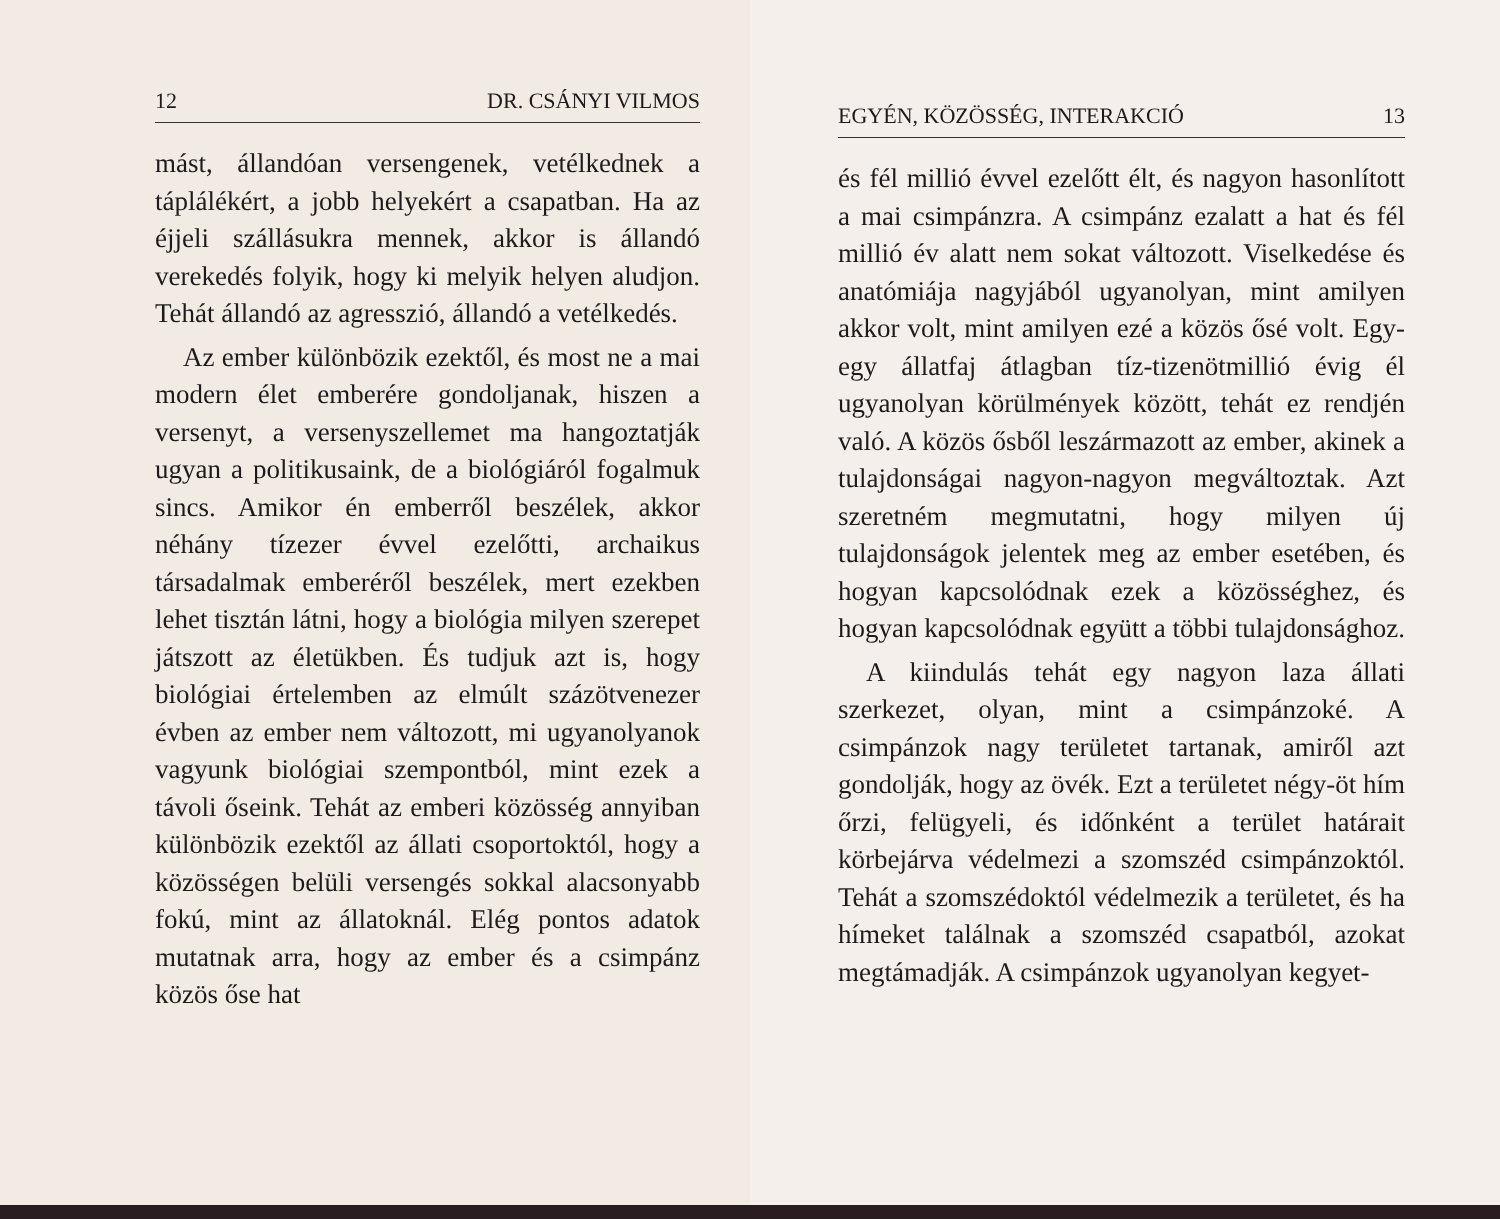12 DR. CSÁNYI VILMOS
mást, állandóan versengenek, vetélkednek a táplálékért, a jobb helyekért a csapatban. Ha az éjjeli szállásukra mennek, akkor is állandó verekedés folyik, hogy ki melyik helyen aludjon. Tehát állandó az agresszió, állandó a vetélkedés.
Az ember különbözik ezektől, és most ne a mai modern élet emberére gondoljanak, hiszen a versenyt, a versenyszellemet ma hangoztatják ugyan a politikusaink, de a biológiáról fogalmuk sincs. Amikor én emberről beszélek, akkor néhány tízezer évvel ezelőtti, archaikus társadalmak emberéről beszélek, mert ezekben lehet tisztán látni, hogy a biológia milyen szerepet játszott az életükben. És tudjuk azt is, hogy biológiai értelemben az elmúlt százötvenezer évben az ember nem változott, mi ugyanolyanok vagyunk biológiai szempontból, mint ezek a távoli őseink. Tehát az emberi közösség annyiban különbözik ezektől az állati csoportoktól, hogy a közösségen belüli versengés sokkal alacsonyabb fokú, mint az állatoknál. Elég pontos adatok mutatnak arra, hogy az ember és a csimpánz közös őse hat
EGYÉN, KÖZÖSSÉG, INTERAKCIÓ 13
és fél millió évvel ezelőtt élt, és nagyon hasonlított a mai csimpánzra. A csimpánz ezalatt a hat és fél millió év alatt nem sokat változott. Viselkedése és anatómiája nagyjából ugyanolyan, mint amilyen akkor volt, mint amilyen ezé a közös ősé volt. Egy-egy állatfaj átlagban tíz-tizenötmillió évig él ugyanolyan körülmények között, tehát ez rendjén való. A közös ősből leszármazott az ember, akinek a tulajdonságai nagyon-nagyon megváltoztak. Azt szeretném megmutatni, hogy milyen új tulajdonságok jelentek meg az ember esetében, és hogyan kapcsolódnak ezek a közösséghez, és hogyan kapcsolódnak együtt a többi tulajdonsághoz.
A kiindulás tehát egy nagyon laza állati szerkezet, olyan, mint a csimpánzoké. A csimpánzok nagy területet tartanak, amiről azt gondolják, hogy az övék. Ezt a területet négy-öt hím őrzi, felügyeli, és időnként a terület határait körbejárva védelmezi a szomszéd csimpánzoktól. Tehát a szomszédoktól védelmezik a területet, és ha hímeket találnak a szomszéd csapatból, azokat megtámadják. A csimpánzok ugyanolyan kegyet-